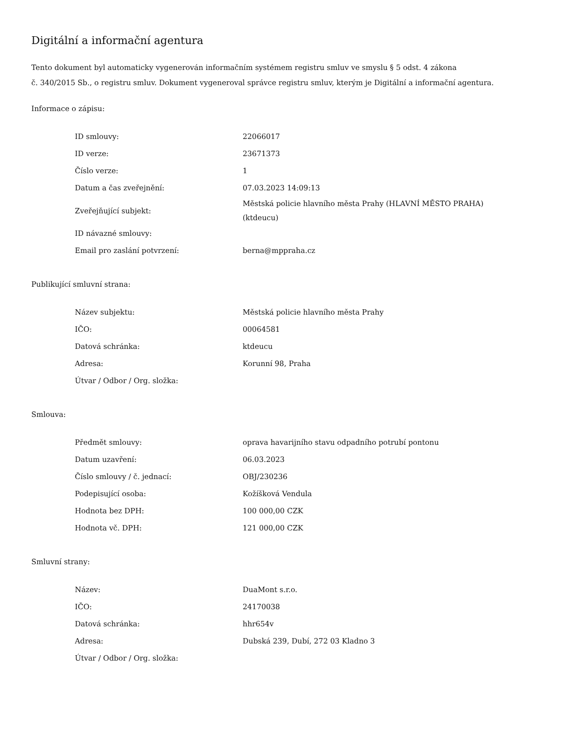Digitální a informační agentura
Tento dokument byl automaticky vygenerován informačním systémem registru smluv ve smyslu § 5 odst. 4 zákona
č. 340/2015 Sb., o registru smluv. Dokument vygeneroval správce registru smluv, kterým je Digitální a informační agentura.
Informace o zápisu:
| ID smlouvy: | 22066017 |
| ID verze: | 23671373 |
| Číslo verze: | 1 |
| Datum a čas zveřejnění: | 07.03.2023 14:09:13 |
| Zveřejňující subjekt: | Městská policie hlavního města Prahy (HLAVNÍ MĚSTO PRAHA) (ktdeucu) |
| ID návazné smlouvy: | |
| Email pro zaslání potvrzení: | berna@mppraha.cz |
Publikující smluvní strana:
| Název subjektu: | Městská policie hlavního města Prahy |
| IČO: | 00064581 |
| Datová schránka: | ktdeucu |
| Adresa: | Korunní 98, Praha |
| Útvar / Odbor / Org. složka: | |
Smlouva:
| Předmět smlouvy: | oprava havarijního stavu odpadního potrubí pontonu |
| Datum uzavření: | 06.03.2023 |
| Číslo smlouvy / č. jednací: | OBJ/230236 |
| Podepisující osoba: | Kožíšková Vendula |
| Hodnota bez DPH: | 100 000,00 CZK |
| Hodnota vč. DPH: | 121 000,00 CZK |
Smluvní strany:
| Název: | DuaMont s.r.o. |
| IČO: | 24170038 |
| Datová schránka: | hhr654v |
| Adresa: | Dubská 239, Dubí, 272 03 Kladno 3 |
| Útvar / Odbor / Org. složka: | |